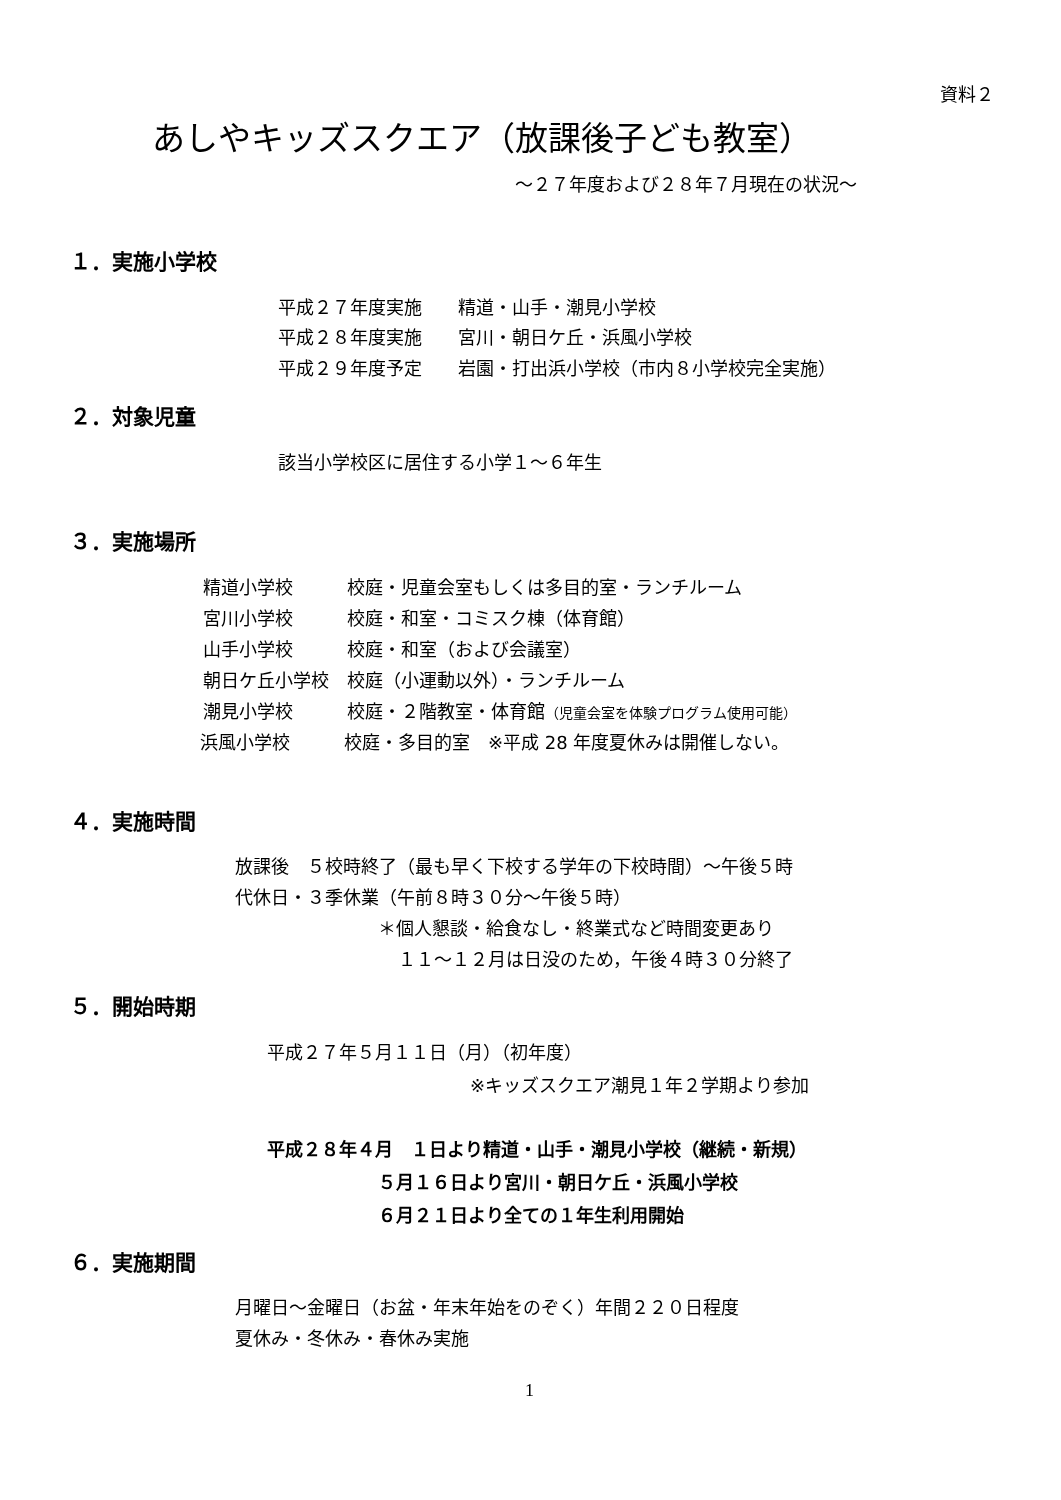資料２
あしやキッズスクエア（放課後子ども教室）
～２７年度および２８年７月現在の状況～
１．実施小学校
平成２７年度実施　　精道・山手・潮見小学校
平成２８年度実施　　宮川・朝日ケ丘・浜風小学校
平成２９年度予定　　岩園・打出浜小学校（市内８小学校完全実施）
２．対象児童
該当小学校区に居住する小学１～６年生
３．実施場所
精道小学校　　　校庭・児童会室もしくは多目的室・ランチルーム
宮川小学校　　　校庭・和室・コミスク棟（体育館）
山手小学校　　　校庭・和室（および会議室）
朝日ケ丘小学校　校庭（小運動以外）・ランチルーム
潮見小学校　　　校庭・２階教室・体育館（児童会室を体験プログラム使用可能）
浜風小学校　　　校庭・多目的室　※平成 28 年度夏休みは開催しない。
４．実施時間
放課後　５校時終了（最も早く下校する学年の下校時間）～午後５時
代休日・３季休業（午前８時３０分～午後５時）
＊個人懇談・給食なし・終業式など時間変更あり
１１～１２月は日没のため，午後４時３０分終了
５．開始時期
平成２７年５月１１日（月）（初年度）
※キッズスクエア潮見１年２学期より参加
平成２８年４月　１日より精道・山手・潮見小学校（継続・新規）
５月１６日より宮川・朝日ケ丘・浜風小学校
６月２１日より全ての１年生利用開始
６．実施期間
月曜日～金曜日（お盆・年末年始をのぞく）年間２２０日程度
夏休み・冬休み・春休み実施
1